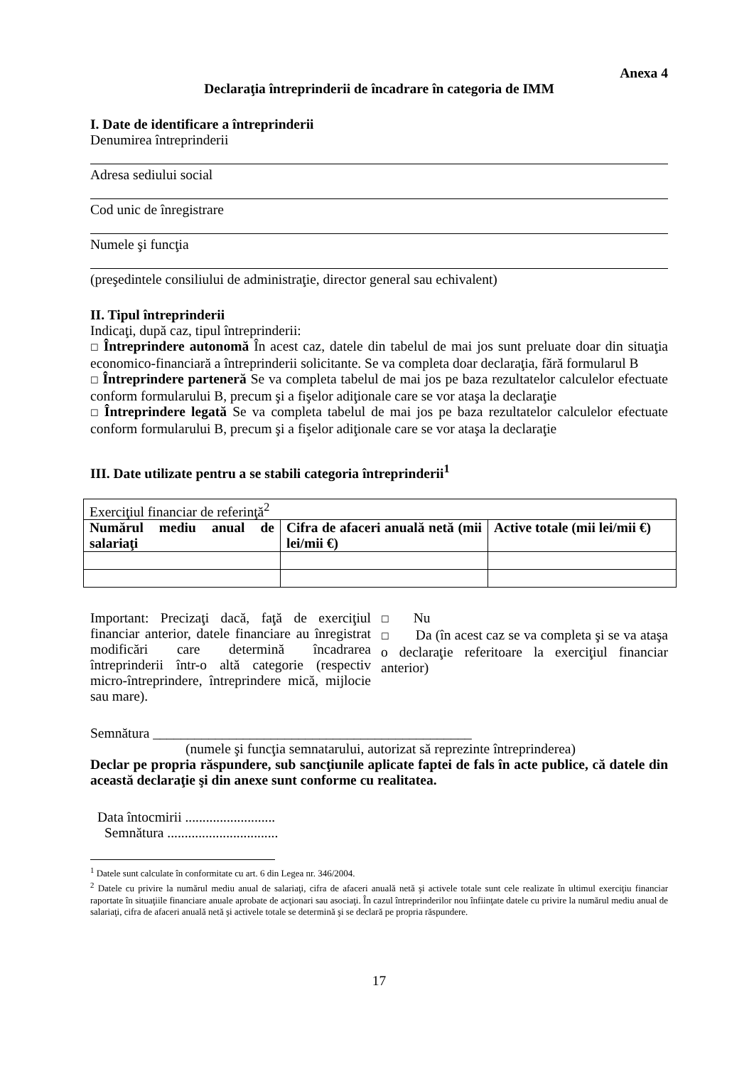Anexa 4
Declaraţia întreprinderii de încadrare în categoria de IMM
I. Date de identificare a întreprinderii
Denumirea întreprinderii
Adresa sediului social
Cod unic de înregistrare
Numele şi funcţia
(preşedintele consiliului de administraţie, director general sau echivalent)
II. Tipul întreprinderii
Indicaţi, după caz, tipul întreprinderii:
☐ Întreprindere autonomă În acest caz, datele din tabelul de mai jos sunt preluate doar din situaţia economico-financiară a întreprinderii solicitante. Se va completa doar declaraţia, fără formularul B
☐ Întreprindere parteneră Se va completa tabelul de mai jos pe baza rezultatelor calculelor efectuate conform formularului B, precum şi a fişelor adiţionale care se vor ataşa la declaraţie
☐ Întreprindere legată Se va completa tabelul de mai jos pe baza rezultatelor calculelor efectuate conform formularului B, precum şi a fişelor adiţionale care se vor ataşa la declaraţie
III. Date utilizate pentru a se stabili categoria întreprinderii<sup>1</sup>
| Exerciţiul financiar de referinţă<sup>2</sup> | | |
| Numărul mediu anual de salariaţi | Cifra de afaceri anuală netă (mii lei/mii €) | Active totale (mii lei/mii €) |
Important: Precizaţi dacă, faţă de exerciţiul financiar anterior, datele financiare au înregistrat modificări care determină încadrarea întreprinderii într-o altă categorie (respectiv micro-întreprindere, întreprindere mică, mijlocie sau mare).
☐ Nu
☐ Da (în acest caz se va completa şi se va ataşa o declaraţie referitoare la exerciţiul financiar anterior)
Semnătura ______________________________________________
(numele şi funcţia semnatarului, autorizat să reprezinte întreprinderea)
Declar pe propria răspundere, sub sancţiunile aplicate faptei de fals în acte publice, că datele din această declaraţie şi din anexe sunt conforme cu realitatea.
Data întocmirii ..........................
Semnătura ................................
<sup>1</sup> Datele sunt calculate în conformitate cu art. 6 din Legea nr. 346/2004.
<sup>2</sup> Datele cu privire la numărul mediu anual de salariaţi, cifra de afaceri anuală netă şi activele totale sunt cele realizate în ultimul exerciţiu financiar raportate în situaţiile financiare anuale aprobate de acţionari sau asociaţi. În cazul întreprinderilor nou înfiinţate datele cu privire la numărul mediu anual de salariaţi, cifra de afaceri anuală netă şi activele totale se determină şi se declară pe propria răspundere.
17